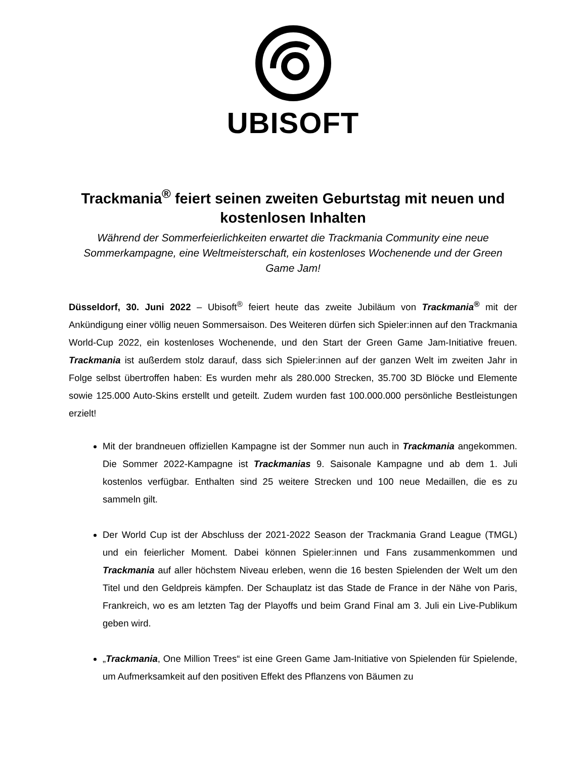UBISOFT
Trackmania<sup>®</sup> feiert seinen zweiten Geburtstag mit neuen und kostenlosen Inhalten
Während der Sommerfeierlichkeiten erwartet die Trackmania Community eine neue Sommerkampagne, eine Weltmeisterschaft, ein kostenloses Wochenende und der Green Game Jam!
Düsseldorf, 30. Juni 2022 – Ubisoft<sup>®</sup> feiert heute das zweite Jubiläum von Trackmania<sup>®</sup> mit der Ankündigung einer völlig neuen Sommersaison. Des Weiteren dürfen sich Spieler:innen auf den Trackmania World-Cup 2022, ein kostenloses Wochenende, und den Start der Green Game Jam-Initiative freuen. Trackmania ist außerdem stolz darauf, dass sich Spieler:innen auf der ganzen Welt im zweiten Jahr in Folge selbst übertroffen haben: Es wurden mehr als 280.000 Strecken, 35.700 3D Blöcke und Elemente sowie 125.000 Auto-Skins erstellt und geteilt. Zudem wurden fast 100.000.000 persönliche Bestleistungen erzielt!
Mit der brandneuen offiziellen Kampagne ist der Sommer nun auch in Trackmania angekommen. Die Sommer 2022-Kampagne ist Trackmanias 9. Saisonale Kampagne und ab dem 1. Juli kostenlos verfügbar. Enthalten sind 25 weitere Strecken und 100 neue Medaillen, die es zu sammeln gilt.
Der World Cup ist der Abschluss der 2021-2022 Season der Trackmania Grand League (TMGL) und ein feierlicher Moment. Dabei können Spieler:innen und Fans zusammenkommen und Trackmania auf aller höchstem Niveau erleben, wenn die 16 besten Spielenden der Welt um den Titel und den Geldpreis kämpfen. Der Schauplatz ist das Stade de France in der Nähe von Paris, Frankreich, wo es am letzten Tag der Playoffs und beim Grand Final am 3. Juli ein Live-Publikum geben wird.
„Trackmania, One Million Trees“ ist eine Green Game Jam-Initiative von Spielenden für Spielende, um Aufmerksamkeit auf den positiven Effekt des Pflanzens von Bäumen zu